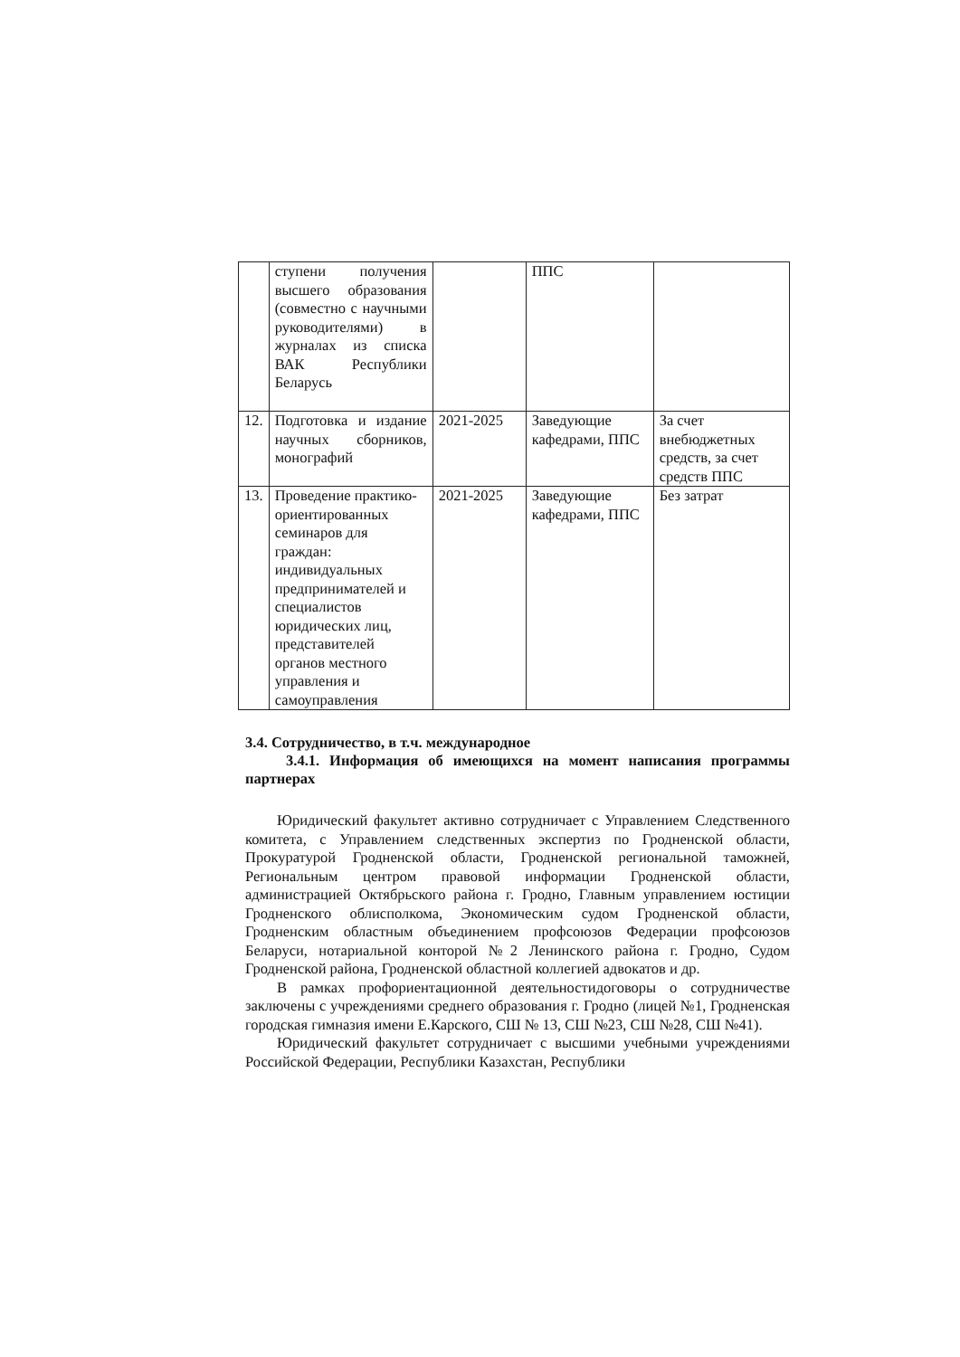| | ступени получения высшего образования (совместно с научными руководителями) в журналах из списка ВАК Республики Беларусь | | ППС | |
| 12. | Подготовка и издание научных сборников, монографий | 2021-2025 | Заведующие кафедрами, ППС | За счет внебюджетных средств, за счет средств ППС |
| 13. | Проведение практико-ориентированных семинаров для граждан: индивидуальных предпринимателей и специалистов юридических лиц, представителей органов местного управления и самоуправления | 2021-2025 | Заведующие кафедрами, ППС | Без затрат |
3.4. Сотрудничество, в т.ч. международное
3.4.1. Информация об имеющихся на момент написания программы партнерах
Юридический факультет активно сотрудничает с Управлением Следственного комитета, с Управлением следственных экспертиз по Гродненской области, Прокуратурой Гродненской области, Гродненской региональной таможней, Региональным центром правовой информации Гродненской области, администрацией Октябрьского района г. Гродно, Главным управлением юстиции Гродненского облисполкома, Экономическим судом Гродненской области, Гродненским областным объединением профсоюзов Федерации профсоюзов Беларуси, нотариальной конторой №2 Ленинского района г. Гродно, Судом Гродненской района, Гродненской областной коллегией адвокатов и др.
В рамках профориентационной деятельностидоговоры о сотрудничестве заключены с учреждениями среднего образования г. Гродно (лицей №1, Гродненская городская гимназия имени Е.Карского, СШ № 13, СШ №23, СШ №28, СШ №41).
Юридический факультет сотрудничает с высшими учебными учреждениями Российской Федерации, Республики Казахстан, Республики